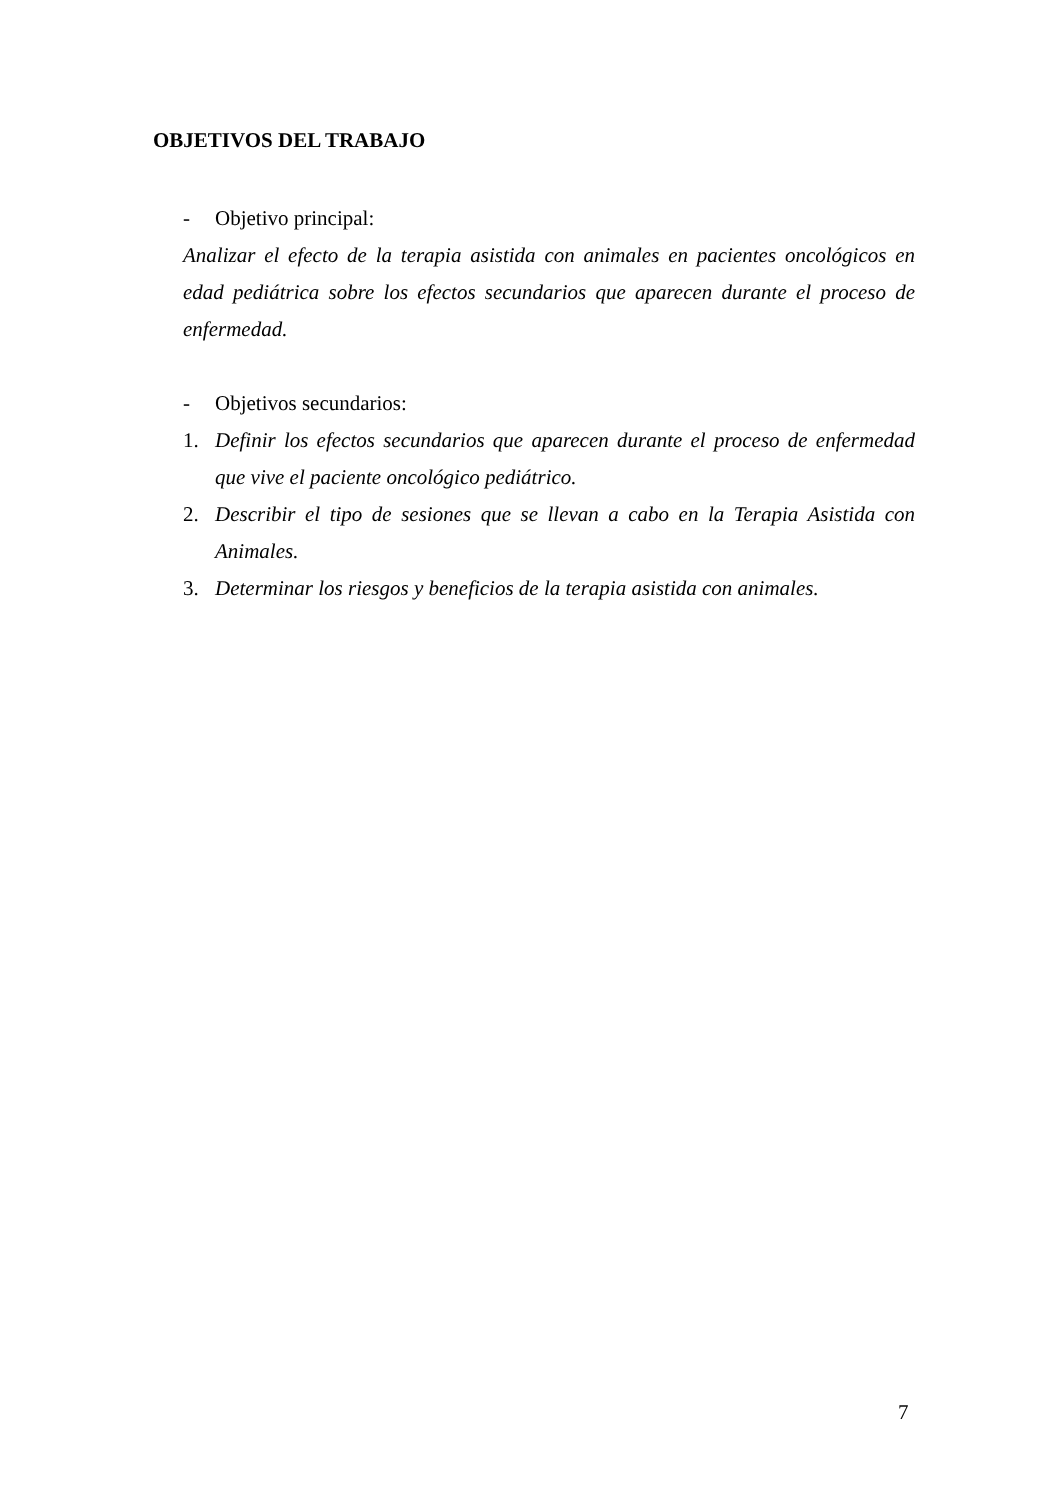OBJETIVOS DEL TRABAJO
- Objetivo principal:
Analizar el efecto de la terapia asistida con animales en pacientes oncológicos en edad pediátrica sobre los efectos secundarios que aparecen durante el proceso de enfermedad.
- Objetivos secundarios:
1. Definir los efectos secundarios que aparecen durante el proceso de enfermedad que vive el paciente oncológico pediátrico.
2. Describir el tipo de sesiones que se llevan a cabo en la Terapia Asistida con Animales.
3. Determinar los riesgos y beneficios de la terapia asistida con animales.
7